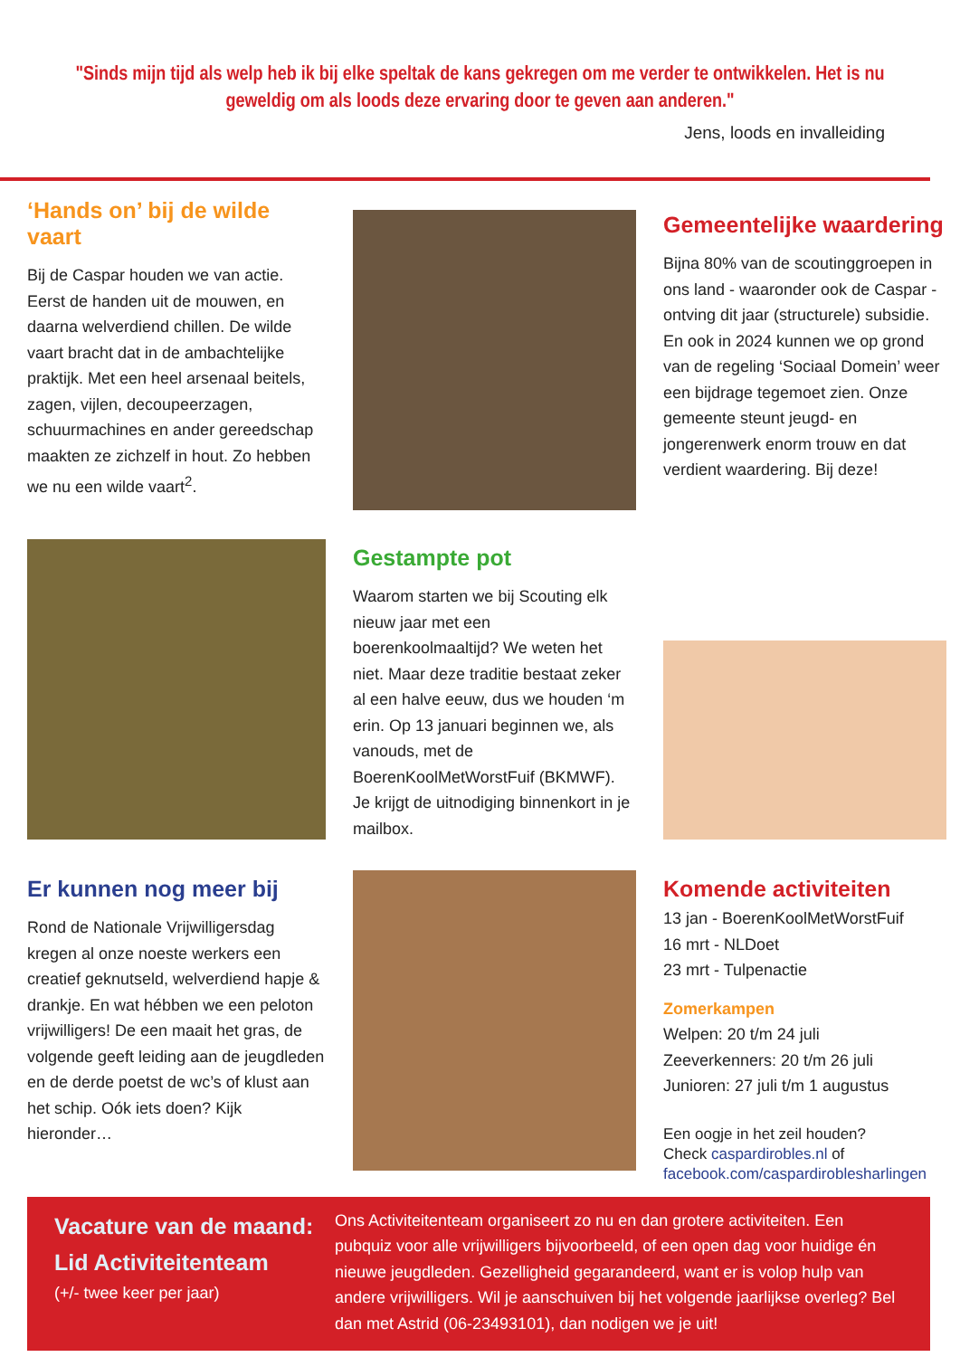"Sinds mijn tijd als welp heb ik bij elke speltak de kans gekregen om me verder te ontwikkelen. Het is nu geweldig om als loods deze ervaring door te geven aan anderen."
Jens, loods en invalleiding
‘Hands on’ bij de wilde vaart
Bij de Caspar houden we van actie. Eerst de handen uit de mouwen, en daarna welverdiend chillen. De wilde vaart bracht dat in de ambachtelijke praktijk. Met een heel arsenaal beitels, zagen, vijlen, decoupeerzagen, schuurmachines en ander gereedschap maakten ze zichzelf in hout. Zo hebben we nu een wilde vaart<sup>2</sup>.
Gemeentelijke waardering
Bijna 80% van de scoutinggroepen in ons land - waaronder ook de Caspar - ontving dit jaar (structurele) subsidie. En ook in 2024 kunnen we op grond van de regeling ‘Sociaal Domein’ weer een bijdrage tegemoet zien. Onze gemeente steunt jeugd- en jongerenwerk enorm trouw en dat verdient waardering. Bij deze!
Gestampte pot
Waarom starten we bij Scouting elk nieuw jaar met een boerenkoolmaaltijd? We weten het niet. Maar deze traditie bestaat zeker al een halve eeuw, dus we houden ‘m erin. Op 13 januari beginnen we, als vanouds, met de BoerenKoolMetWorstFuif (BKMWF). Je krijgt de uitnodiging binnenkort in je mailbox.
Er kunnen nog meer bij
Rond de Nationale Vrijwilligersdag kregen al onze noeste werkers een creatief geknutseld, welverdiend hapje & drankje. En wat hébben we een peloton vrijwilligers! De een maait het gras, de volgende geeft leiding aan de jeugdleden en de derde poetst de wc’s of klust aan het schip. Oók iets doen? Kijk hieronder…
Komende activiteiten
13 jan - BoerenKoolMetWorstFuif
16 mrt - NLDoet
23 mrt - Tulpenactie
Zomerkampen
Welpen: 20 t/m 24 juli
Zeeverkenners: 20 t/m 26 juli
Junioren: 27 juli t/m 1 augustus
Een oogje in het zeil houden?
Check caspardirobles.nl of
facebook.com/caspardiroblesharlingen
Vacature van de maand:
Lid Activiteitenteam
(+/- twee keer per jaar)
Ons Activiteitenteam organiseert zo nu en dan grotere activiteiten. Een pubquiz voor alle vrijwilligers bijvoorbeeld, of een open dag voor huidige én nieuwe jeugdleden. Gezelligheid gegarandeerd, want er is volop hulp van andere vrijwilligers. Wil je aanschuiven bij het volgende jaarlijkse overleg? Bel dan met Astrid (06-23493101), dan nodigen we je uit!